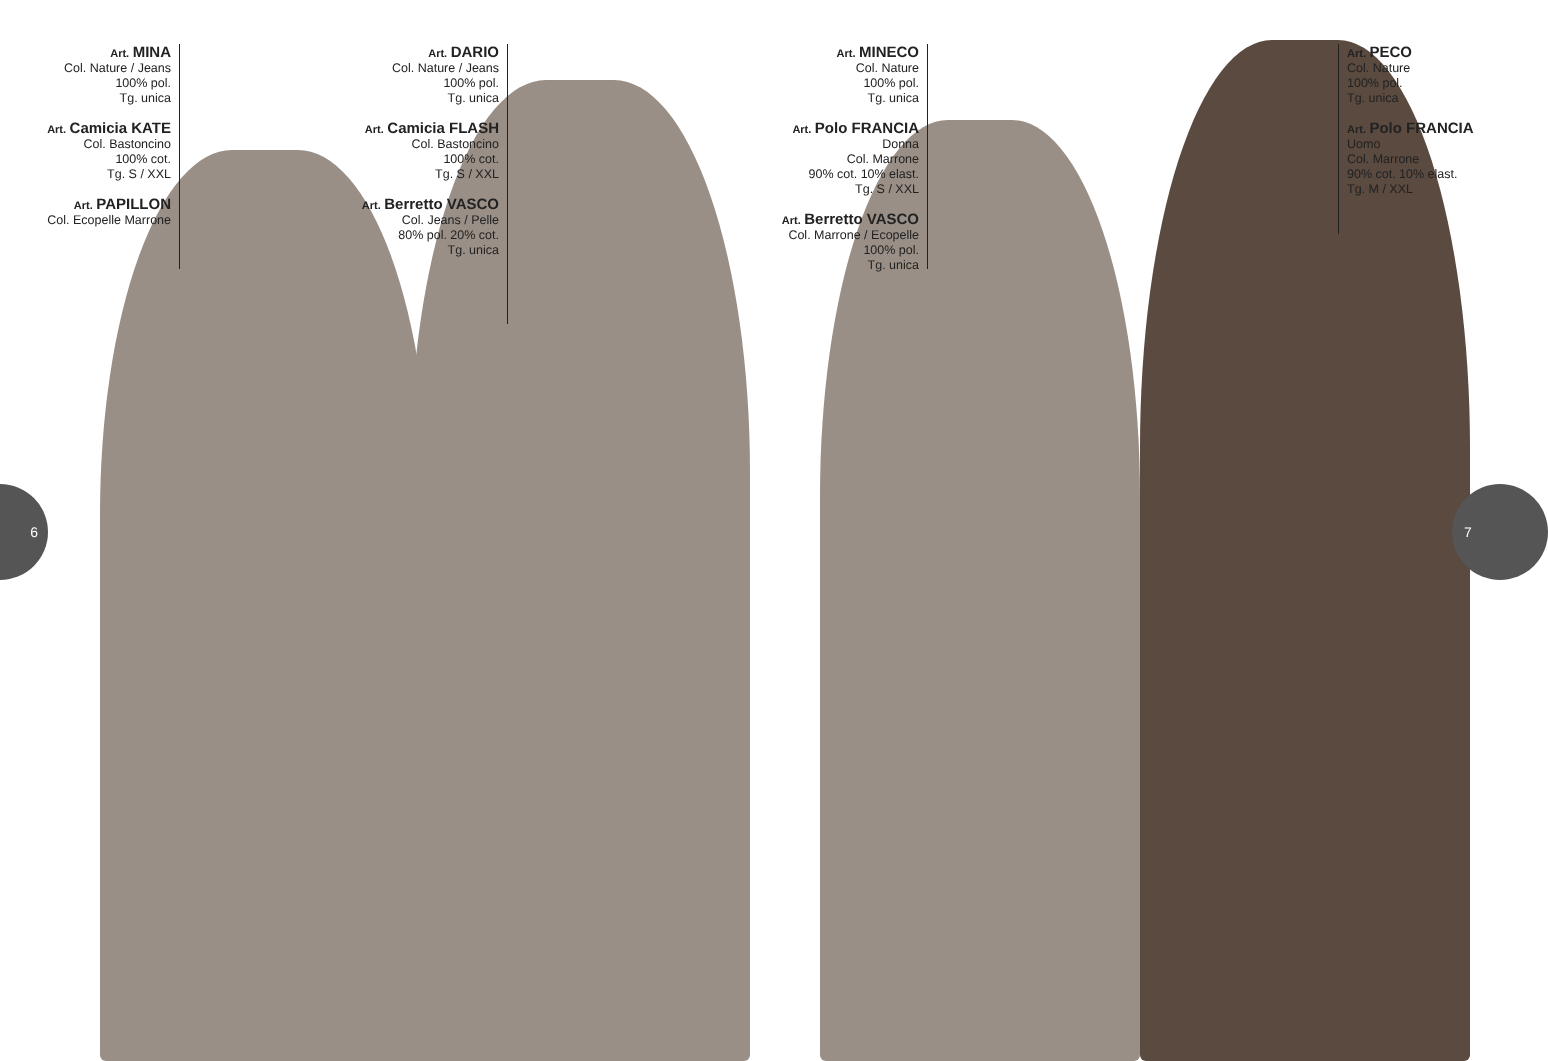Art. MINA
Col. Nature / Jeans
100% pol.
Tg. unica
Art. Camicia KATE
Col. Bastoncino
100% cot.
Tg. S / XXL
Art. PAPILLON
Col. Ecopelle Marrone
Art. DARIO
Col. Nature / Jeans
100% pol.
Tg. unica
Art. Camicia FLASH
Col. Bastoncino
100% cot.
Tg. S / XXL
Art. Berretto VASCO
Col. Jeans / Pelle
80% pol. 20% cot.
Tg. unica
Art. MINECO
Col. Nature
100% pol.
Tg. unica
Art. Polo FRANCIA
Donna
Col. Marrone
90% cot. 10% elast.
Tg. S / XXL
Art. Berretto VASCO
Col. Marrone / Ecopelle
100% pol.
Tg. unica
Art. PECO
Col. Nature
100% pol.
Tg. unica
Art. Polo FRANCIA
Uomo
Col. Marrone
90% cot. 10% elast.
Tg. M / XXL
6 7